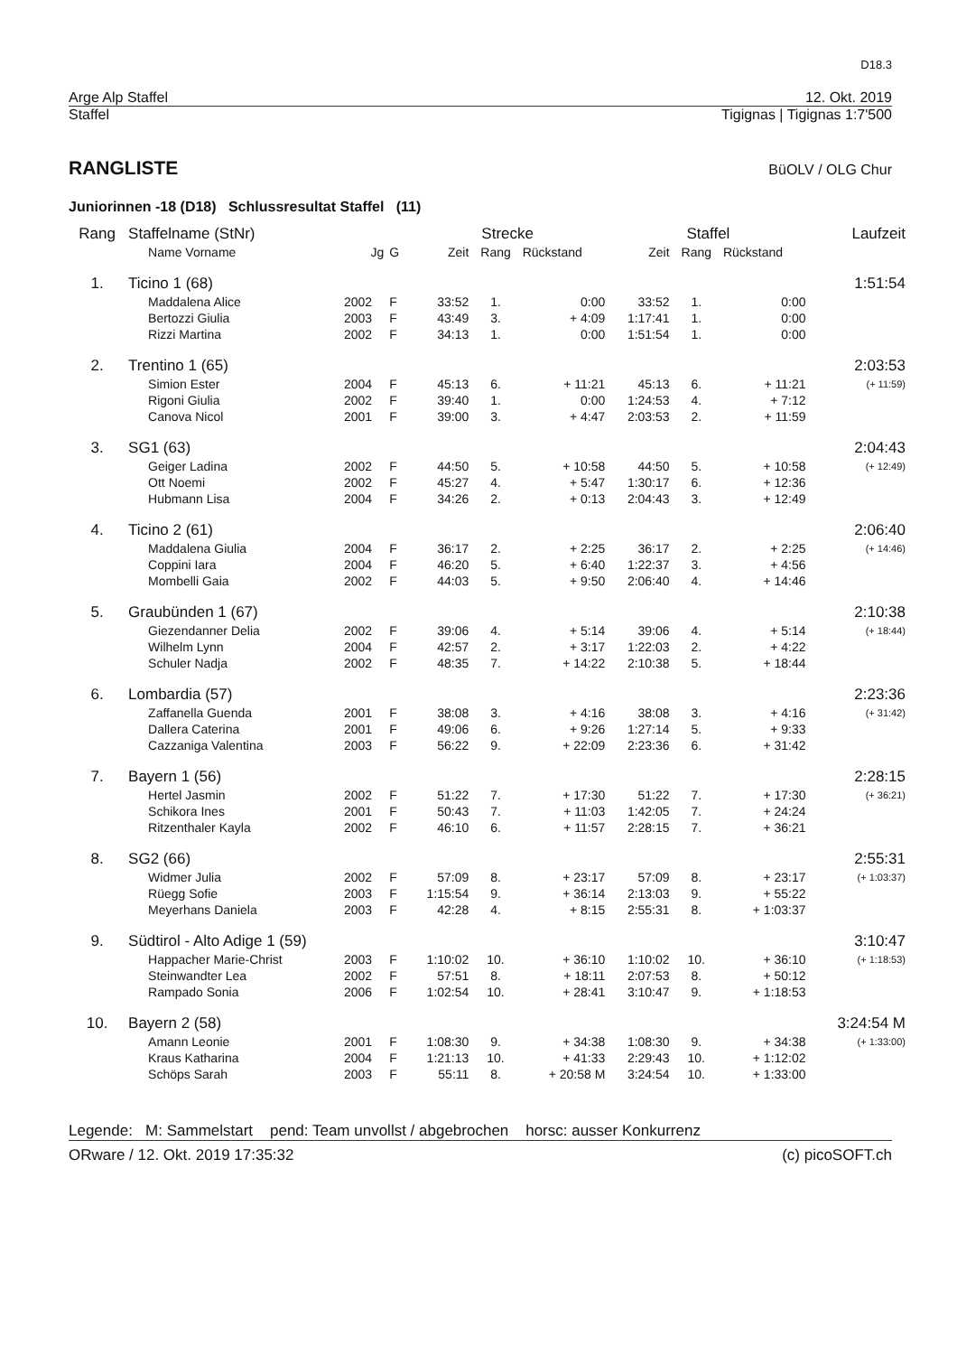D18.3
Arge Alp Staffel 12. Okt. 2019
Staffel Tigignas | Tigignas 1:7'500
RANGLISTE
BüOLV / OLG Chur
Juniorinnen -18 (D18) Schlussresultat Staffel (11)
| Rang | Staffelname (StNr) | | | Strecke | | | Staffel | | | Laufzeit |
| --- | --- | --- | --- | --- | --- | --- | --- | --- | --- | --- |
| | Name Vorname | Jg | G | Zeit | Rang | Rückstand | Zeit | Rang | Rückstand | |
| 1. | Ticino 1 (68) | | | | | | | | | 1:51:54 |
| | Maddalena Alice | 2002 | F | 33:52 | 1. | 0:00 | 33:52 | 1. | 0:00 | |
| | Bertozzi Giulia | 2003 | F | 43:49 | 3. | + 4:09 | 1:17:41 | 1. | 0:00 | |
| | Rizzi Martina | 2002 | F | 34:13 | 1. | 0:00 | 1:51:54 | 1. | 0:00 | |
| 2. | Trentino 1 (65) | | | | | | | | | 2:03:53 |
| | Simion Ester | 2004 | F | 45:13 | 6. | + 11:21 | 45:13 | 6. | + 11:21 | (+ 11:59) |
| | Rigoni Giulia | 2002 | F | 39:40 | 1. | 0:00 | 1:24:53 | 4. | + 7:12 | |
| | Canova Nicol | 2001 | F | 39:00 | 3. | + 4:47 | 2:03:53 | 2. | + 11:59 | |
| 3. | SG1 (63) | | | | | | | | | 2:04:43 |
| | Geiger Ladina | 2002 | F | 44:50 | 5. | + 10:58 | 44:50 | 5. | + 10:58 | (+ 12:49) |
| | Ott Noemi | 2002 | F | 45:27 | 4. | + 5:47 | 1:30:17 | 6. | + 12:36 | |
| | Hubmann Lisa | 2004 | F | 34:26 | 2. | + 0:13 | 2:04:43 | 3. | + 12:49 | |
| 4. | Ticino 2 (61) | | | | | | | | | 2:06:40 |
| | Maddalena Giulia | 2004 | F | 36:17 | 2. | + 2:25 | 36:17 | 2. | + 2:25 | (+ 14:46) |
| | Coppini Iara | 2004 | F | 46:20 | 5. | + 6:40 | 1:22:37 | 3. | + 4:56 | |
| | Mombelli Gaia | 2002 | F | 44:03 | 5. | + 9:50 | 2:06:40 | 4. | + 14:46 | |
| 5. | Graubünden 1 (67) | | | | | | | | | 2:10:38 |
| | Giezendanner Delia | 2002 | F | 39:06 | 4. | + 5:14 | 39:06 | 4. | + 5:14 | (+ 18:44) |
| | Wilhelm Lynn | 2004 | F | 42:57 | 2. | + 3:17 | 1:22:03 | 2. | + 4:22 | |
| | Schuler Nadja | 2002 | F | 48:35 | 7. | + 14:22 | 2:10:38 | 5. | + 18:44 | |
| 6. | Lombardia (57) | | | | | | | | | 2:23:36 |
| | Zaffanella Guenda | 2001 | F | 38:08 | 3. | + 4:16 | 38:08 | 3. | + 4:16 | (+ 31:42) |
| | Dallera Caterina | 2001 | F | 49:06 | 6. | + 9:26 | 1:27:14 | 5. | + 9:33 | |
| | Cazzaniga Valentina | 2003 | F | 56:22 | 9. | + 22:09 | 2:23:36 | 6. | + 31:42 | |
| 7. | Bayern 1 (56) | | | | | | | | | 2:28:15 |
| | Hertel Jasmin | 2002 | F | 51:22 | 7. | + 17:30 | 51:22 | 7. | + 17:30 | (+ 36:21) |
| | Schikora Ines | 2001 | F | 50:43 | 7. | + 11:03 | 1:42:05 | 7. | + 24:24 | |
| | Ritzenthaler Kayla | 2002 | F | 46:10 | 6. | + 11:57 | 2:28:15 | 7. | + 36:21 | |
| 8. | SG2 (66) | | | | | | | | | 2:55:31 |
| | Widmer Julia | 2002 | F | 57:09 | 8. | + 23:17 | 57:09 | 8. | + 23:17 | (+ 1:03:37) |
| | Rüegg Sofie | 2003 | F | 1:15:54 | 9. | + 36:14 | 2:13:03 | 9. | + 55:22 | |
| | Meyerhans Daniela | 2003 | F | 42:28 | 4. | + 8:15 | 2:55:31 | 8. | + 1:03:37 | |
| 9. | Südtirol - Alto Adige 1 (59) | | | | | | | | | 3:10:47 |
| | Happacher Marie-Christ | 2003 | F | 1:10:02 | 10. | + 36:10 | 1:10:02 | 10. | + 36:10 | (+ 1:18:53) |
| | Steinwandter Lea | 2002 | F | 57:51 | 8. | + 18:11 | 2:07:53 | 8. | + 50:12 | |
| | Rampado Sonia | 2006 | F | 1:02:54 | 10. | + 28:41 | 3:10:47 | 9. | + 1:18:53 | |
| 10. | Bayern 2 (58) | | | | | | | | | 3:24:54 M |
| | Amann Leonie | 2001 | F | 1:08:30 | 9. | + 34:38 | 1:08:30 | 9. | + 34:38 | (+ 1:33:00) |
| | Kraus Katharina | 2004 | F | 1:21:13 | 10. | + 41:33 | 2:29:43 | 10. | + 1:12:02 | |
| | Schöps Sarah | 2003 | F | 55:11 | 8. | + 20:58 M | 3:24:54 | 10. | + 1:33:00 | |
Legende: M: Sammelstart pend: Team unvollst / abgebrochen horsc: ausser Konkurrenz
ORware / 12. Okt. 2019 17:35:32 (c) picoSOFT.ch